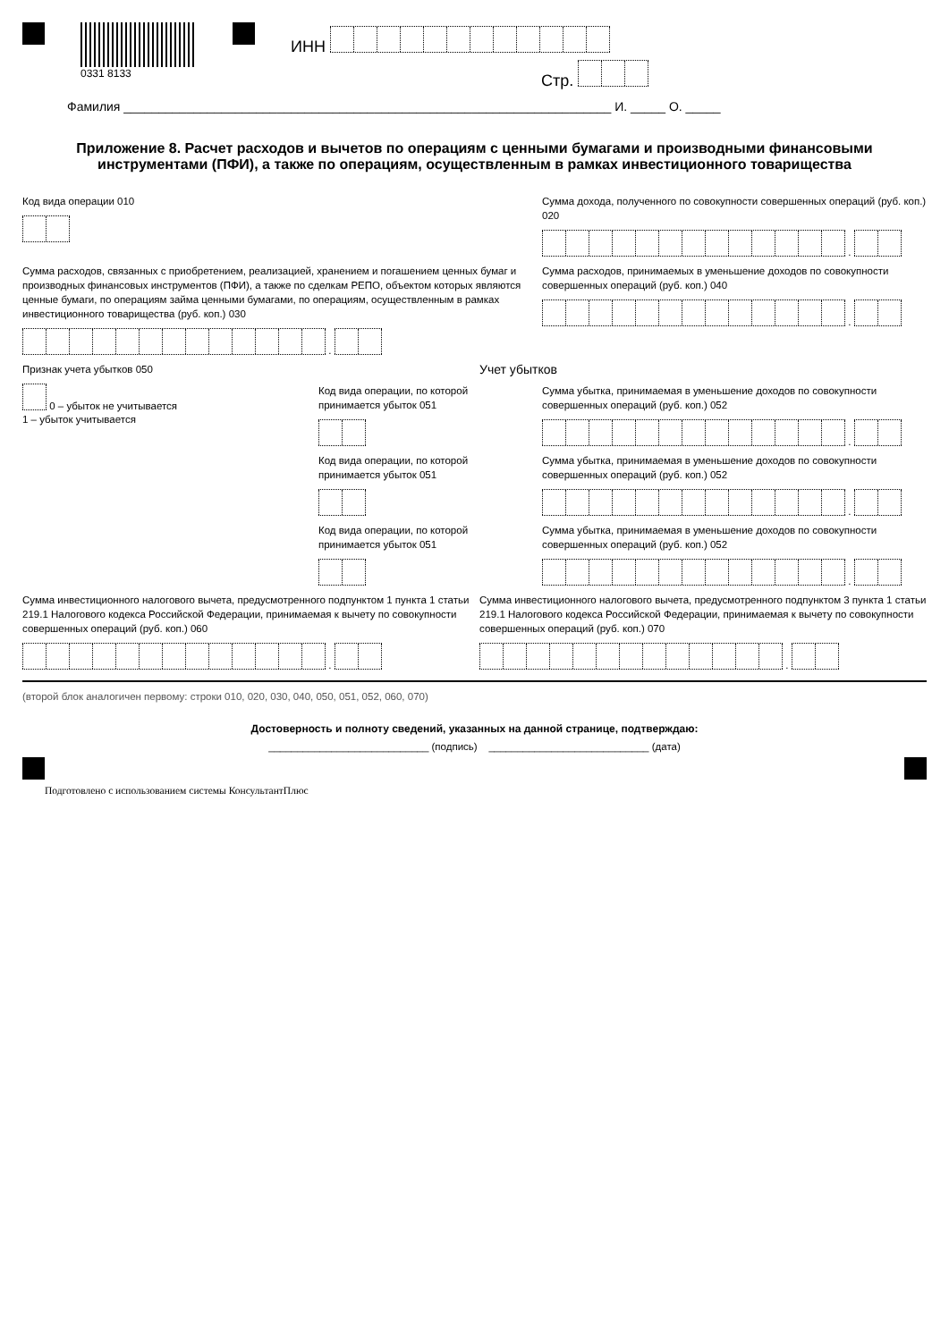0331 8133
ИНН
Стр.
Фамилия ______________________________________________________________________ И. _____ О. _____
Приложение 8. Расчет расходов и вычетов по операциям с ценными бумагами и производными финансовыми инструментами (ПФИ), а также по операциям, осуществленным в рамках инвестиционного товарищества
Код вида операции 010 Сумма дохода, полученного по совокупности совершенных операций (руб. коп.) 020
.
Сумма расходов, связанных с приобретением, реализацией, хранением и погашением ценных бумаг и производных финансовых инструментов (ПФИ), а также по сделкам РЕПО, объектом которых являются ценные бумаги, по операциям займа ценными бумагами, по операциям, осуществленным в рамках инвестиционного товарищества (руб. коп.) 030
.
Сумма расходов, принимаемых в уменьшение доходов по совокупности совершенных операций (руб. коп.) 040
.
Признак учета убытков 050
0 – убыток не учитывается
1 – убыток учитывается
Учет убытков
Код вида операции, по которой
принимается убыток 051
Сумма убытка, принимаемая в уменьшение доходов по совокупности совершенных операций (руб. коп.) 052
.
Код вида операции, по которой
принимается убыток 051
Сумма убытка, принимаемая в уменьшение доходов по совокупности совершенных операций (руб. коп.) 052
.
Код вида операции, по которой
принимается убыток 051
Сумма убытка, принимаемая в уменьшение доходов по совокупности совершенных операций (руб. коп.) 052
.
Сумма инвестиционного налогового вычета, предусмотренного подпунктом 1 пункта 1 статьи 219.1 Налогового кодекса Российской Федерации, принимаемая к вычету по совокупности совершенных операций (руб. коп.) 060
.
Сумма инвестиционного налогового вычета, предусмотренного подпунктом 3 пункта 1 статьи 219.1 Налогового кодекса Российской Федерации, принимаемая к вычету по совокупности совершенных операций (руб. коп.) 070
.
(второй блок аналогичен первому: строки 010, 020, 030, 040, 050, 051, 052, 060, 070)
Достоверность и полноту сведений, указанных на данной странице, подтверждаю:
____________________________ (подпись) ____________________________ (дата)
Подготовлено с использованием системы КонсультантПлюс